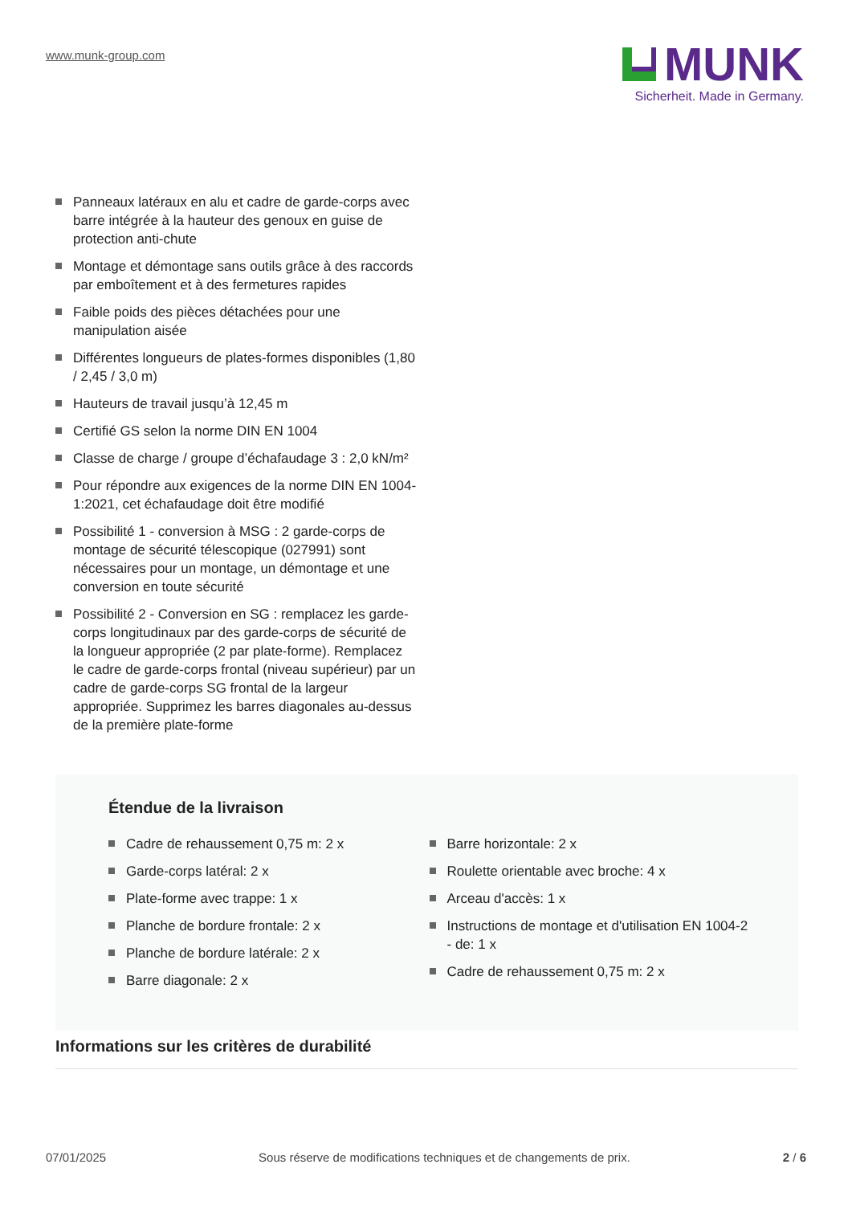www.munk-group.com
MUNK
Sicherheit. Made in Germany.
Panneaux latéraux en alu et cadre de garde-corps avec barre intégrée à la hauteur des genoux en guise de protection anti-chute
Montage et démontage sans outils grâce à des raccords par emboîtement et à des fermetures rapides
Faible poids des pièces détachées pour une manipulation aisée
Différentes longueurs de plates-formes disponibles (1,80 / 2,45 / 3,0 m)
Hauteurs de travail jusqu’à 12,45 m
Certifié GS selon la norme DIN EN 1004
Classe de charge / groupe d’échafaudage 3 : 2,0 kN/m²
Pour répondre aux exigences de la norme DIN EN 1004-1:2021, cet échafaudage doit être modifié
Possibilité 1 - conversion à MSG : 2 garde-corps de montage de sécurité télescopique (027991) sont nécessaires pour un montage, un démontage et une conversion en toute sécurité
Possibilité 2 - Conversion en SG : remplacez les garde-corps longitudinaux par des garde-corps de sécurité de la longueur appropriée (2 par plate-forme). Remplacez le cadre de garde-corps frontal (niveau supérieur) par un cadre de garde-corps SG frontal de la largeur appropriée. Supprimez les barres diagonales au-dessus de la première plate-forme
Étendue de la livraison
Cadre de rehaussement 0,75 m: 2 x
Garde-corps latéral: 2 x
Plate-forme avec trappe: 1 x
Planche de bordure frontale: 2 x
Planche de bordure latérale: 2 x
Barre diagonale: 2 x
Barre horizontale: 2 x
Roulette orientable avec broche: 4 x
Arceau d'accès: 1 x
Instructions de montage et d'utilisation EN 1004-2 - de: 1 x
Cadre de rehaussement 0,75 m: 2 x
Informations sur les critères de durabilité
07/01/2025 Sous réserve de modifications techniques et de changements de prix. 2 / 6